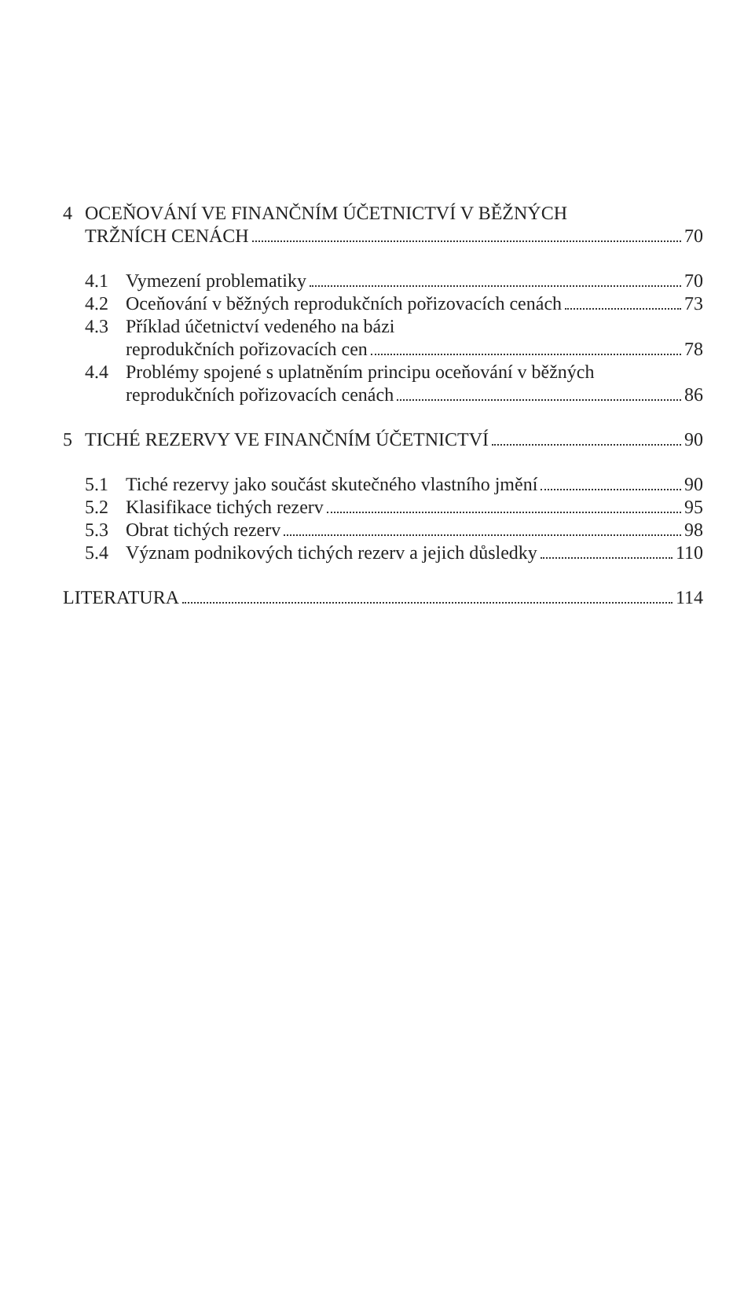4 OCEŇOVÁNÍ VE FINANČNÍM ÚČETNICTVÍ V BĚŽNÝCH
TRŽNÍCH CENÁCH 70
4.1 Vymezení problematiky 70
4.2 Oceňování v běžných reprodukčních pořizovacích cenách 73
4.3 Příklad účetnictví vedeného na bázi
reprodukčních pořizovacích cen 78
4.4 Problémy spojené s uplatněním principu oceňování v běžných
reprodukčních pořizovacích cenách 86
5 TICHÉ REZERVY VE FINANČNÍM ÚČETNICTVÍ 90
5.1 Tiché rezervy jako součást skutečného vlastního jmění 90
5.2 Klasifikace tichých rezerv 95
5.3 Obrat tichých rezerv 98
5.4 Význam podnikových tichých rezerv a jejich důsledky 110
LITERATURA 114